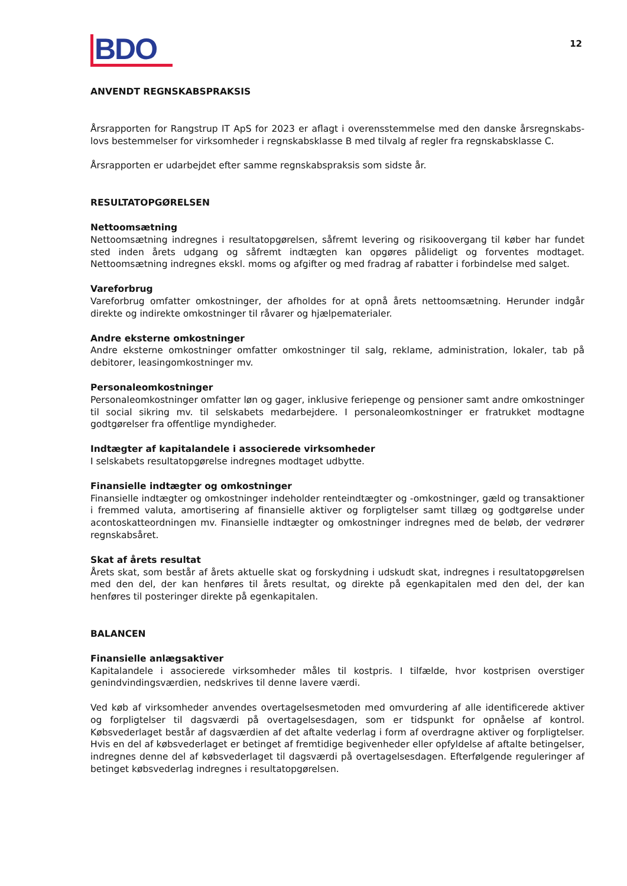BDO
12
ANVENDT REGNSKABSPRAKSIS
Årsrapporten for Rangstrup IT ApS for 2023 er aflagt i overensstemmelse med den danske årsregnskabs­lovs bestemmelser for virksomheder i regnskabsklasse B med tilvalg af regler fra regnskabsklasse C.
Årsrapporten er udarbejdet efter samme regnskabspraksis som sidste år.
RESULTATOPGØRELSEN
Nettoomsætning
Nettoomsætning indregnes i resultatopgørelsen, såfremt levering og risikoovergang til køber har fundet sted inden årets udgang og såfremt indtægten kan opgøres pålideligt og forventes modtaget. Nettoomsætning indregnes ekskl. moms og afgifter og med fradrag af rabatter i forbindelse med salget.
Vareforbrug
Vareforbrug omfatter omkostninger, der afholdes for at opnå årets nettoomsætning. Herunder indgår direkte og indirekte omkostninger til råvarer og hjælpematerialer.
Andre eksterne omkostninger
Andre eksterne omkostninger omfatter omkostninger til salg, reklame, administration, lokaler, tab på debitorer, leasingomkostninger mv.
Personaleomkostninger
Personaleomkostninger omfatter løn og gager, inklusive feriepenge og pensioner samt andre omkost­ninger til social sikring mv. til selskabets medarbejdere. I personaleomkostninger er fratrukket mod­tagne godtgørelser fra offentlige myndigheder.
Indtægter af kapitalandele i associerede virksomheder
I selskabets resultatopgørelse indregnes modtaget udbytte.
Finansielle indtægter og omkostninger
Finansielle indtægter og omkostninger indeholder renteindtægter og -omkostninger, gæld og transaktioner i fremmed valuta, amortisering af finansielle aktiver og forpligtelser samt tillæg og godt­gørelse under acontoskatteordningen mv. Finansielle indtægter og omkostninger indregnes med de beløb, der vedrører regnskabsåret.
Skat af årets resultat
Årets skat, som består af årets aktuelle skat og forskydning i udskudt skat, indregnes i resultatop­gørelsen med den del, der kan henføres til årets resultat, og direkte på egenkapitalen med den del, der kan henføres til posteringer direkte på egenkapitalen.
BALANCEN
Finansielle anlægsaktiver
Kapitalandele i associerede virksomheder måles til kostpris. I tilfælde, hvor kostprisen overstiger genindvindingsværdien, nedskrives til denne lavere værdi.
Ved køb af virksomheder anvendes overtagelsesmetoden med omvurdering af alle identificerede aktiver og forpligtelser til dagsværdi på overtagelsesdagen, som er tidspunkt for opnåelse af kontrol. Købsvederlaget består af dagsværdien af det aftalte vederlag i form af overdragne aktiver og forpligtelser. Hvis en del af købsvederlaget er betinget af fremtidige begivenheder eller opfyldelse af aftalte betingelser, indregnes denne del af købsvederlaget til dagsværdi på overtagelsesdagen. Efterfølgende reguleringer af betinget købsvederlag indregnes i resultatopgørelsen.